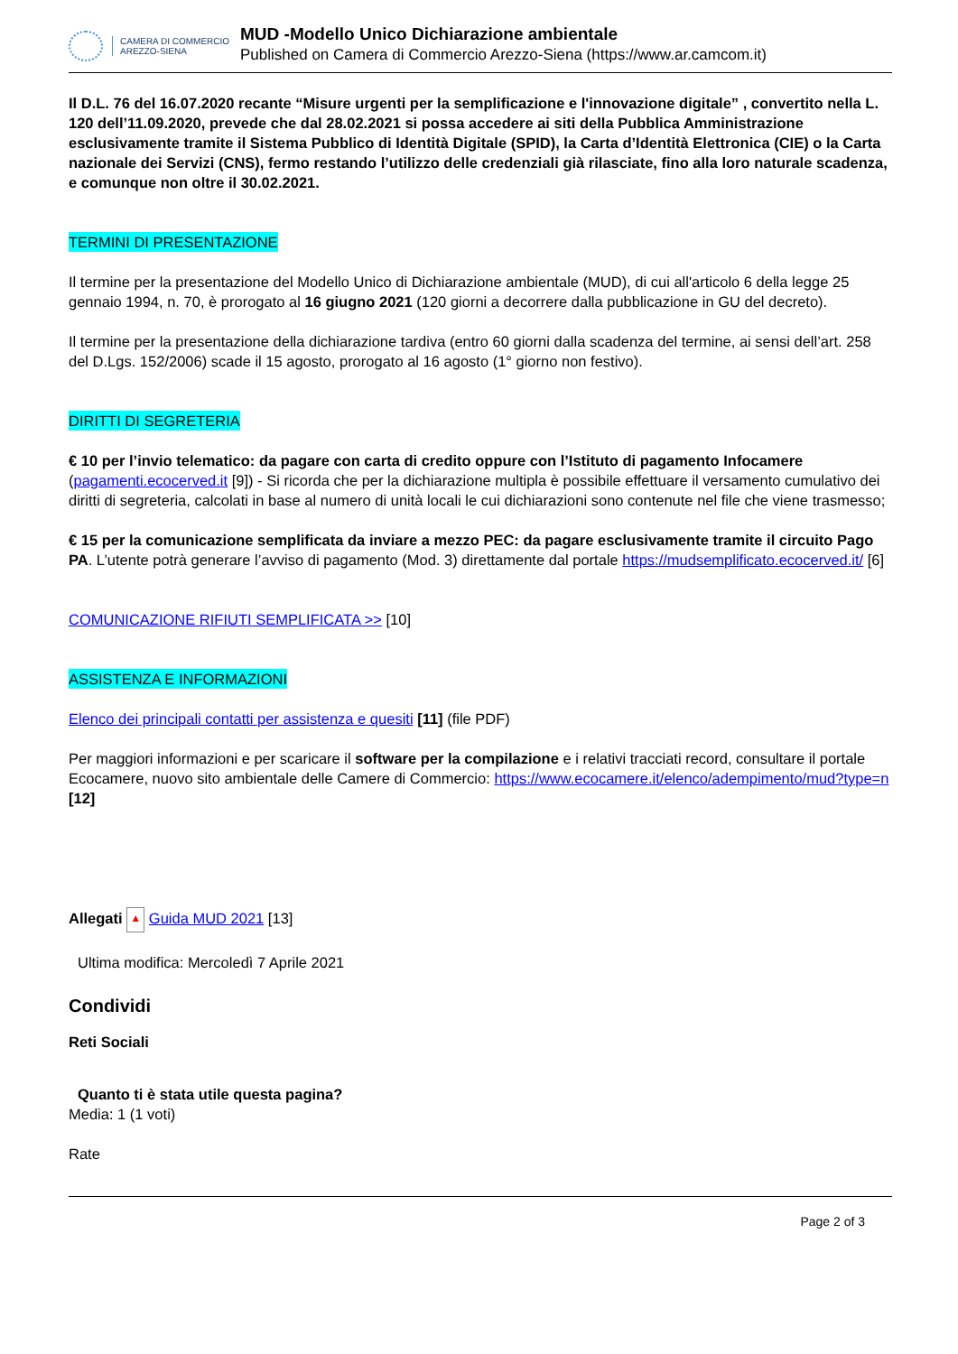CAMERA DI COMMERCIO
AREZZO-SIENA
MUD -Modello Unico Dichiarazione ambientale
Published on Camera di Commercio Arezzo-Siena (https://www.ar.camcom.it)
Il D.L. 76 del 16.07.2020 recante “Misure urgenti per la semplificazione e l'innovazione digitale” , convertito nella L. 120 dell’11.09.2020, prevede che dal 28.02.2021 si possa accedere ai siti della Pubblica Amministrazione esclusivamente tramite il Sistema Pubblico di Identità Digitale (SPID), la Carta d’Identità Elettronica (CIE) o la Carta nazionale dei Servizi (CNS), fermo restando l’utilizzo delle credenziali già rilasciate, fino alla loro naturale scadenza, e comunque non oltre il 30.02.2021.
TERMINI DI PRESENTAZIONE
Il termine per la presentazione del Modello Unico di Dichiarazione ambientale (MUD), di cui all'articolo 6 della legge 25 gennaio 1994, n. 70, è prorogato al 16 giugno 2021 (120 giorni a decorrere dalla pubblicazione in GU del decreto).
Il termine per la presentazione della dichiarazione tardiva (entro 60 giorni dalla scadenza del termine, ai sensi dell’art. 258 del D.Lgs. 152/2006) scade il 15 agosto, prorogato al 16 agosto (1° giorno non festivo).
DIRITTI DI SEGRETERIA
€ 10 per l’invio telematico: da pagare con carta di credito oppure con l’Istituto di pagamento Infocamere (pagamenti.ecocerved.it [9]) - Si ricorda che per la dichiarazione multipla è possibile effettuare il versamento cumulativo dei diritti di segreteria, calcolati in base al numero di unità locali le cui dichiarazioni sono contenute nel file che viene trasmesso;
€ 15 per la comunicazione semplificata da inviare a mezzo PEC: da pagare esclusivamente tramite il circuito Pago PA. L’utente potrà generare l’avviso di pagamento (Mod. 3) direttamente dal portale https://mudsemplificato.ecocerved.it/ [6]
COMUNICAZIONE RIFIUTI SEMPLIFICATA >> [10]
ASSISTENZA E INFORMAZIONI
Elenco dei principali contatti per assistenza e quesiti [11] (file PDF)
Per maggiori informazioni e per scaricare il software per la compilazione e i relativi tracciati record, consultare il portale Ecocamere, nuovo sito ambientale delle Camere di Commercio: https://www.ecocamere.it/elenco/adempimento/mud?type=n [12]
Allegati ▲ Guida MUD 2021 [13]
Ultima modifica: Mercoledì 7 Aprile 2021
Condividi
Reti Sociali
Quanto ti è stata utile questa pagina?
Media: 1 (1 voti)
Rate
Page 2 of 3